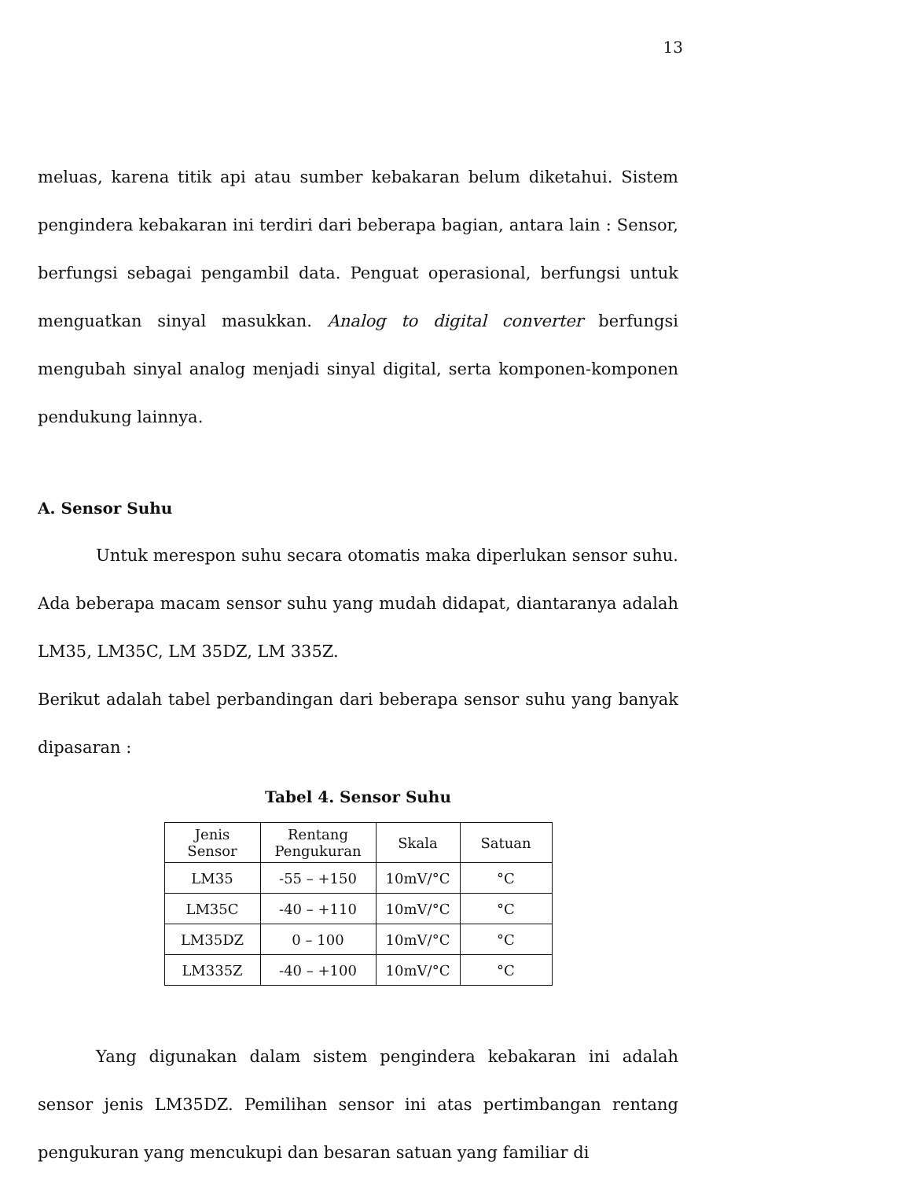13
meluas, karena titik api atau sumber kebakaran belum diketahui. Sistem pengindera kebakaran ini terdiri dari beberapa bagian, antara lain : Sensor, berfungsi sebagai pengambil data. Penguat operasional, berfungsi untuk menguatkan sinyal masukkan. Analog to digital converter berfungsi mengubah sinyal analog menjadi sinyal digital, serta komponen-komponen pendukung lainnya.
A. Sensor Suhu
Untuk merespon suhu secara otomatis maka diperlukan sensor suhu. Ada beberapa macam sensor suhu yang mudah didapat, diantaranya adalah LM35, LM35C, LM 35DZ, LM 335Z.
Berikut adalah tabel perbandingan dari beberapa sensor suhu yang banyak dipasaran :
Tabel 4. Sensor Suhu
| Jenis Sensor | Rentang Pengukuran | Skala | Satuan |
| LM35 | -55 – +150 | 10mV/°C | °C |
| LM35C | -40 – +110 | 10mV/°C | °C |
| LM35DZ | 0 – 100 | 10mV/°C | °C |
| LM335Z | -40 – +100 | 10mV/°C | °C |
Yang digunakan dalam sistem pengindera kebakaran ini adalah sensor jenis LM35DZ. Pemilihan sensor ini atas pertimbangan rentang pengukuran yang mencukupi dan besaran satuan yang familiar di